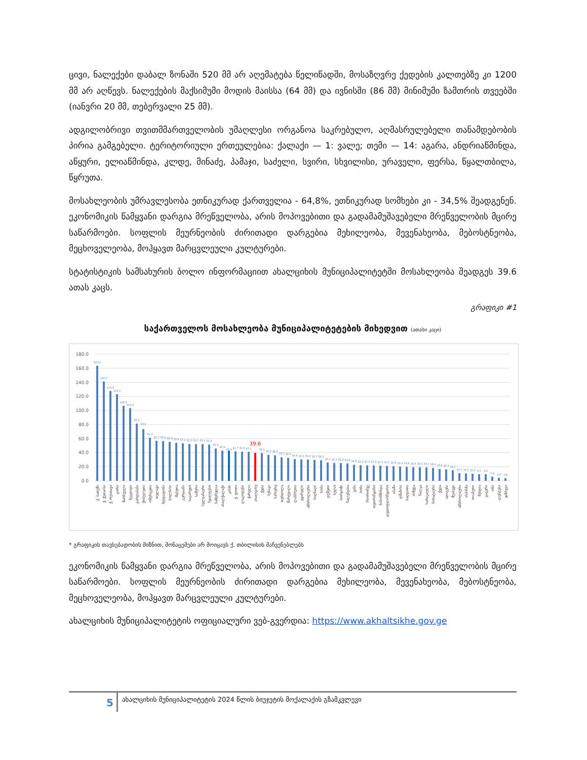ცივი, ნალექები დაბალ ზონაში 520 მმ არ აღემატება წელიწადში, მოსაზღვრე ქედების კალთებზე კი 1200 მმ არ აღწევს. ნალექების მაქსიმუმი მოდის მაისსა (64 მმ) და ივნისში (86 მმ) მინიმუმი ზამთრის თვეებში (იანვრი 20 მმ, თებერვალი 25 მმ).
ადგილობრივი თვითმმართველობის უმაღლესი ორგანოა საკრებულო, აღმასრულებელი თანამდებობის პირია გამგებელი. ტერიტორიული ერთეულებია: ქალაქი — 1: ვალე; თემი — 14: აგარა, ანდრიაწმინდა, აწყური, ელიაწმინდა, კლდე, მინაძე, პამაჯი, საძელი, სვირი, სხვილისი, ურაველი, ფერსა, წყალთბილა, წყრუთა.
მოსახლეობის უმრავლესობა ეთნიკურად ქართველია - 64,8%, ეთნიკურად სომხები კი - 34,5% შეადგენენ. ეკონომიკის წამყვანი დარგია მრეწველობა, არის მოპოვებითი და გადამამუშავებელი მრეწველობის მცირე საწარმოები. სოფლის მეურნეობის ძირითადი დარგებია მეხილეობა, მევენახეობა, მებოსტნეობა, მეცხოველეობა, მოჰყავთ მარცვლეული კულტურები.
სტატისტიკის სამსახურის ბოლო ინფორმაციით ახალციხის მუნიციპალიტეტში მოსახლეობა შეადგეს 39.6 ათას კაცს.
გრაფიკი #1
საქართველოს მოსახლეობა მუნიციპალიტეტების მიხედვით (ათასი კაცი)
180.0
160.0
140.0
120.0
100.0
80.0
60.0
40.0
20.0
0.0
163.4
141.0
127.8
123.2
106.5
103.3
81.3
73.4
61.3
56.7
56.5
55.3
53.9
53.1
52.3
52.1
52.1
51.4
45.9
42.9
42.8
41.7
41.4
41.1
39.3
36.9
36.3
33.3
32.6
30.8
30.3
30.2
29.7
29.2
26.1
25.5
25.2
24.8
22.8
22.2
21.9
21.9
21.5
21.1
20.8
20.2
19.8
19.3
19.3
19.1
18.4
16.8
16.3
15.1
10.7
10.5
10.0
9.5
9.4
5.9
4.2
3.8
39.6
ქ. ბათუმი
ქ. ქუთაისი
ქ. რუსთავი
გორი
მარნეული
ზუგდიდი
გარდაბანი
ქობულეთი
ოზურგეთი
თელავი
ზესტაფონი
ბოლნისი
მცხეთა
გურჯაანი
საგარეჯო
ხაშური
ხელვაჩაური
წყალტუბო
სამტრედია
ახალქალაქი
კასპი
ქ. ფოთი
ლაგოდეხი
ქარელი
ახალციხე
ქედა
სენაკი
საჩხერე
თერჯოლა
მარტვილი
ლანჩხუთი
ყვარელი
ამბროლაური
სიღნაღი
ხობი
დუშეთი
ხულო
ბორჯომი
წალენჯიხა
ვანი
ხონი
ჩხოროწყუ
თეთრიწყარო
ნინოწმინდა
დედოფლისწყარო
აბაშა
დმანისი
ბაღდათი
ახმეტა
წალკა
ხარაგაული
ჩოხატაური
ქედა
ადიგენი
შუახევი
ამბროლაური
ასპინძა
თიანეთი
მესტია
ცაგერი
ონი
ლენტეხი
ყაზბეგი
* გრაფიკის თავსებადობის მიზნით, მონაცემები არ მოიცავს ქ. თბილისის მაჩვენებლებს
ეკონომიკის წამყვანი დარგია მრეწველობა, არის მოპოვებითი და გადამამუშავებელი მრეწველობის მცირე საწარმოები. სოფლის მეურნეობის ძირითადი დარგებია მეხილეობა, მევენახეობა, მებოსტნეობა, მეცხოველეობა, მოჰყავთ მარცვლეული კულტურები.
ახალციხის მუნიციპალიტეტის ოფიციალური ვებ-გვერდია: https://www.akhaltsikhe.gov.ge
5
ახალციხის მუნიციპალიტეტის 2024 წლის ბიუჯეტის მოქალაქის გზამკვლევი